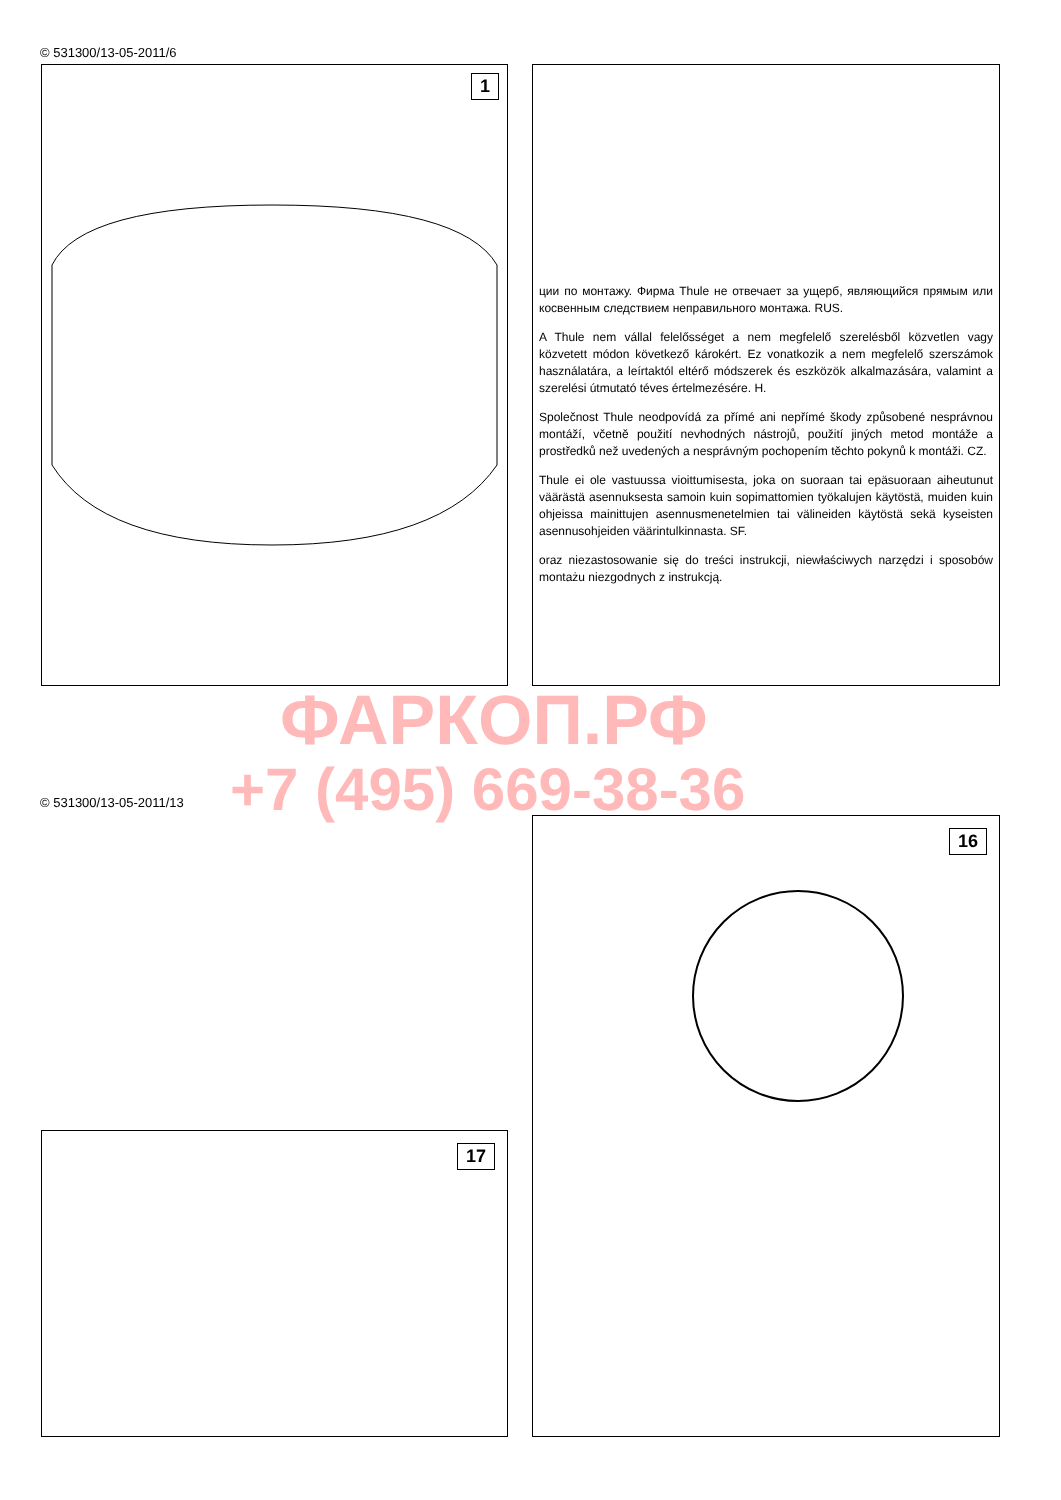© 531300/13-05-2011/6
1
ции по монтажу. Фирма Thule не отвечает за ущерб, являющийся прямым или косвенным следствием неправильного монтажа. RUS.
A Thule nem vállal felelősséget a nem megfelelő szerelésből közvetlen vagy közvetett módon következő károkért. Ez vonatkozik a nem megfelelő szerszámok használatára, a leírtaktól eltérő módszerek és eszközök alkalmazására, valamint a szerelési útmutató téves értelmezésére. H.
Společnost Thule neodpovídá za přímé ani nepřímé škody způsobené nesprávnou montáží, včetně použití nevhodných nástrojů, použití jiných metod montáže a prostředků než uvedených a nesprávným pochopením těchto pokynů k montáži. CZ.
Thule ei ole vastuussa vioittumisesta, joka on suoraan tai epäsuoraan aiheutunut väärästä asennuksesta samoin kuin sopimattomien työkalujen käytöstä, muiden kuin ohjeissa mainittujen asennusmenetelmien tai välineiden käytöstä sekä kyseisten asennusohjeiden väärintulkinnasta. SF.
oraz niezastosowanie się do treści instrukcji, niewłaściwych narzędzi i sposobów montażu niezgodnych z instrukcją.
© 531300/13-05-2011/13
16
17
ФАРКОП.РФ
+7 (495) 669-38-36